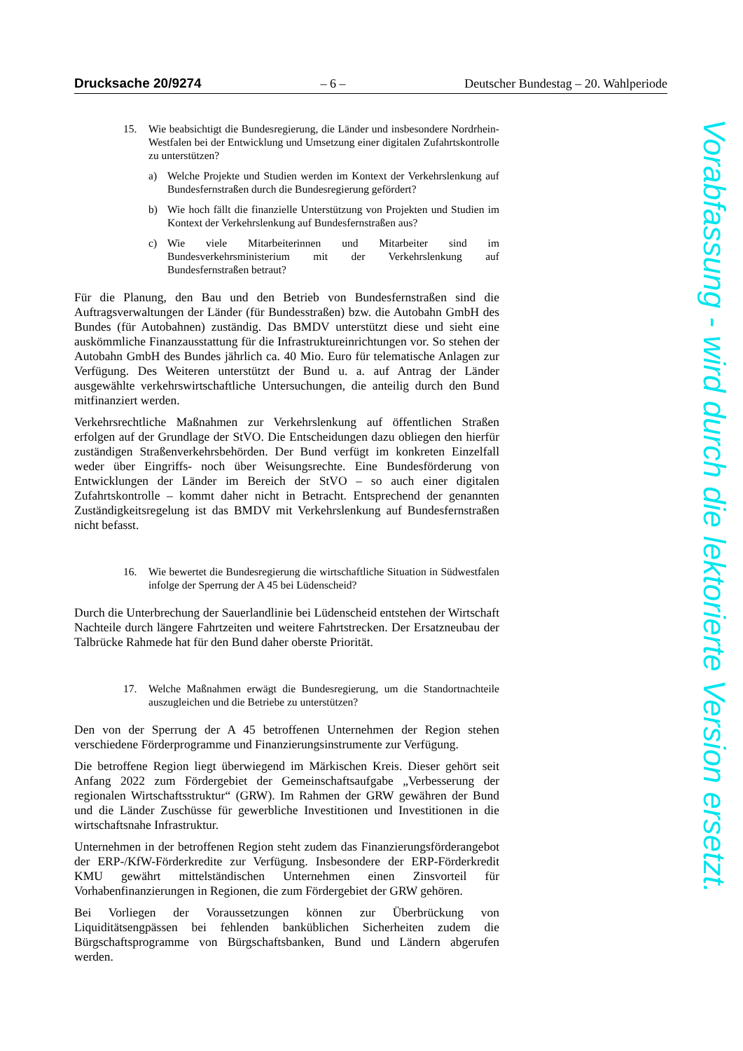Drucksache 20/9274 – 6 – Deutscher Bundestag – 20. Wahlperiode
15. Wie beabsichtigt die Bundesregierung, die Länder und insbesondere Nordrhein-Westfalen bei der Entwicklung und Umsetzung einer digitalen Zufahrtskontrolle zu unterstützen?
a) Welche Projekte und Studien werden im Kontext der Verkehrslenkung auf Bundesfernstraßen durch die Bundesregierung gefördert?
b) Wie hoch fällt die finanzielle Unterstützung von Projekten und Studien im Kontext der Verkehrslenkung auf Bundesfernstraßen aus?
c) Wie viele Mitarbeiterinnen und Mitarbeiter sind im Bundesverkehrsministerium mit der Verkehrslenkung auf Bundesfernstraßen betraut?
Für die Planung, den Bau und den Betrieb von Bundesfernstraßen sind die Auftragsverwaltungen der Länder (für Bundesstraßen) bzw. die Autobahn GmbH des Bundes (für Autobahnen) zuständig. Das BMDV unterstützt diese und sieht eine auskömmliche Finanzausstattung für die Infrastruktureinrichtungen vor. So stehen der Autobahn GmbH des Bundes jährlich ca. 40 Mio. Euro für telematische Anlagen zur Verfügung. Des Weiteren unterstützt der Bund u. a. auf Antrag der Länder ausgewählte verkehrswirtschaftliche Untersuchungen, die anteilig durch den Bund mitfinanziert werden.
Verkehrsrechtliche Maßnahmen zur Verkehrslenkung auf öffentlichen Straßen erfolgen auf der Grundlage der StVO. Die Entscheidungen dazu obliegen den hierfür zuständigen Straßenverkehrsbehörden. Der Bund verfügt im konkreten Einzelfall weder über Eingriffs- noch über Weisungsrechte. Eine Bundesförderung von Entwicklungen der Länder im Bereich der StVO – so auch einer digitalen Zufahrtskontrolle – kommt daher nicht in Betracht. Entsprechend der genannten Zuständigkeitsregelung ist das BMDV mit Verkehrslenkung auf Bundesfernstraßen nicht befasst.
16. Wie bewertet die Bundesregierung die wirtschaftliche Situation in Südwestfalen infolge der Sperrung der A 45 bei Lüdenscheid?
Durch die Unterbrechung der Sauerlandlinie bei Lüdenscheid entstehen der Wirtschaft Nachteile durch längere Fahrtzeiten und weitere Fahrtstrecken. Der Ersatzneubau der Talbrücke Rahmede hat für den Bund daher oberste Priorität.
17. Welche Maßnahmen erwägt die Bundesregierung, um die Standortnachteile auszugleichen und die Betriebe zu unterstützen?
Den von der Sperrung der A 45 betroffenen Unternehmen der Region stehen verschiedene Förderprogramme und Finanzierungsinstrumente zur Verfügung.
Die betroffene Region liegt überwiegend im Märkischen Kreis. Dieser gehört seit Anfang 2022 zum Fördergebiet der Gemeinschaftsaufgabe „Verbesserung der regionalen Wirtschaftsstruktur“ (GRW). Im Rahmen der GRW gewähren der Bund und die Länder Zuschüsse für gewerbliche Investitionen und Investitionen in die wirtschaftsnahe Infrastruktur.
Unternehmen in der betroffenen Region steht zudem das Finanzierungsförderangebot der ERP-/KfW-Förderkredite zur Verfügung. Insbesondere der ERP-Förderkredit KMU gewährt mittelständischen Unternehmen einen Zinsvorteil für Vorhabenfinanzierungen in Regionen, die zum Fördergebiet der GRW gehören.
Bei Vorliegen der Voraussetzungen können zur Überbrückung von Liquiditätsengpässen bei fehlenden banküblichen Sicherheiten zudem die Bürgschaftsprogramme von Bürgschaftsbanken, Bund und Ländern abgerufen werden.
Vorabfassung - wird durch die lektorierte Version ersetzt.